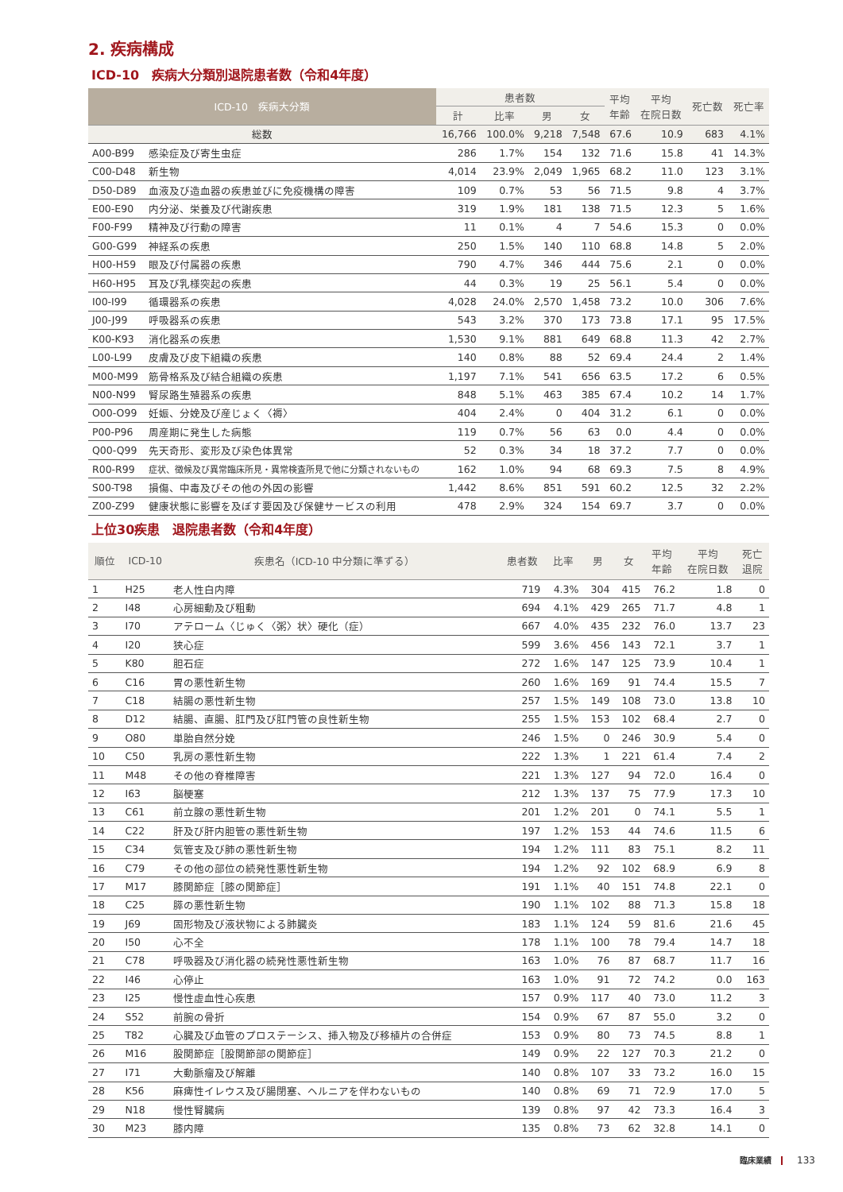2. 疾病構成
ICD-10　疾病大分類別退院患者数（令和4年度）
| ICD-10 疾病大分類 | | 患者数 | | | | 平均 年齢 | 平均 在院日数 | 死亡数 | 死亡率 |
| --- | --- | --- | --- | --- | --- | --- | --- | --- | --- |
| | | 計 | 比率 | 男 | 女 | | | | |
| 総数 | | 16,766 | 100.0% | 9,218 | 7,548 | 67.6 | 10.9 | 683 | 4.1% |
| A00-B99 | 感染症及び寄生虫症 | 286 | 1.7% | 154 | 132 | 71.6 | 15.8 | 41 | 14.3% |
| C00-D48 | 新生物 | 4,014 | 23.9% | 2,049 | 1,965 | 68.2 | 11.0 | 123 | 3.1% |
| D50-D89 | 血液及び造血器の疾患並びに免疫機構の障害 | 109 | 0.7% | 53 | 56 | 71.5 | 9.8 | 4 | 3.7% |
| E00-E90 | 内分泌、栄養及び代謝疾患 | 319 | 1.9% | 181 | 138 | 71.5 | 12.3 | 5 | 1.6% |
| F00-F99 | 精神及び行動の障害 | 11 | 0.1% | 4 | 7 | 54.6 | 15.3 | 0 | 0.0% |
| G00-G99 | 神経系の疾患 | 250 | 1.5% | 140 | 110 | 68.8 | 14.8 | 5 | 2.0% |
| H00-H59 | 眼及び付属器の疾患 | 790 | 4.7% | 346 | 444 | 75.6 | 2.1 | 0 | 0.0% |
| H60-H95 | 耳及び乳様突起の疾患 | 44 | 0.3% | 19 | 25 | 56.1 | 5.4 | 0 | 0.0% |
| I00-I99 | 循環器系の疾患 | 4,028 | 24.0% | 2,570 | 1,458 | 73.2 | 10.0 | 306 | 7.6% |
| J00-J99 | 呼吸器系の疾患 | 543 | 3.2% | 370 | 173 | 73.8 | 17.1 | 95 | 17.5% |
| K00-K93 | 消化器系の疾患 | 1,530 | 9.1% | 881 | 649 | 68.8 | 11.3 | 42 | 2.7% |
| L00-L99 | 皮膚及び皮下組織の疾患 | 140 | 0.8% | 88 | 52 | 69.4 | 24.4 | 2 | 1.4% |
| M00-M99 | 筋骨格系及び結合組織の疾患 | 1,197 | 7.1% | 541 | 656 | 63.5 | 17.2 | 6 | 0.5% |
| N00-N99 | 腎尿路生殖器系の疾患 | 848 | 5.1% | 463 | 385 | 67.4 | 10.2 | 14 | 1.7% |
| O00-O99 | 妊娠、分娩及び産じょく〈褥〉 | 404 | 2.4% | 0 | 404 | 31.2 | 6.1 | 0 | 0.0% |
| P00-P96 | 周産期に発生した病態 | 119 | 0.7% | 56 | 63 | 0.0 | 4.4 | 0 | 0.0% |
| Q00-Q99 | 先天奇形、変形及び染色体異常 | 52 | 0.3% | 34 | 18 | 37.2 | 7.7 | 0 | 0.0% |
| R00-R99 | 症状、徴候及び異常臨床所見・異常検査所見で他に分類されないもの | 162 | 1.0% | 94 | 68 | 69.3 | 7.5 | 8 | 4.9% |
| S00-T98 | 損傷、中毒及びその他の外因の影響 | 1,442 | 8.6% | 851 | 591 | 60.2 | 12.5 | 32 | 2.2% |
| Z00-Z99 | 健康状態に影響を及ぼす要因及び保健サービスの利用 | 478 | 2.9% | 324 | 154 | 69.7 | 3.7 | 0 | 0.0% |
上位30疾患　退院患者数（令和4年度）
| 順位 | ICD-10 | 疾患名（ICD-10 中分類に準ずる） | 患者数 | 比率 | 男 | 女 | 平均 年齢 | 平均 在院日数 | 死亡 退院 |
| --- | --- | --- | --- | --- | --- | --- | --- | --- | --- |
| 1 | H25 | 老人性白内障 | 719 | 4.3% | 304 | 415 | 76.2 | 1.8 | 0 |
| 2 | I48 | 心房細動及び粗動 | 694 | 4.1% | 429 | 265 | 71.7 | 4.8 | 1 |
| 3 | I70 | アテローム〈じゅく〈粥〉状〉硬化（症） | 667 | 4.0% | 435 | 232 | 76.0 | 13.7 | 23 |
| 4 | I20 | 狭心症 | 599 | 3.6% | 456 | 143 | 72.1 | 3.7 | 1 |
| 5 | K80 | 胆石症 | 272 | 1.6% | 147 | 125 | 73.9 | 10.4 | 1 |
| 6 | C16 | 胃の悪性新生物 | 260 | 1.6% | 169 | 91 | 74.4 | 15.5 | 7 |
| 7 | C18 | 結腸の悪性新生物 | 257 | 1.5% | 149 | 108 | 73.0 | 13.8 | 10 |
| 8 | D12 | 結腸、直腸、肛門及び肛門管の良性新生物 | 255 | 1.5% | 153 | 102 | 68.4 | 2.7 | 0 |
| 9 | O80 | 単胎自然分娩 | 246 | 1.5% | 0 | 246 | 30.9 | 5.4 | 0 |
| 10 | C50 | 乳房の悪性新生物 | 222 | 1.3% | 1 | 221 | 61.4 | 7.4 | 2 |
| 11 | M48 | その他の脊椎障害 | 221 | 1.3% | 127 | 94 | 72.0 | 16.4 | 0 |
| 12 | I63 | 脳梗塞 | 212 | 1.3% | 137 | 75 | 77.9 | 17.3 | 10 |
| 13 | C61 | 前立腺の悪性新生物 | 201 | 1.2% | 201 | 0 | 74.1 | 5.5 | 1 |
| 14 | C22 | 肝及び肝内胆管の悪性新生物 | 197 | 1.2% | 153 | 44 | 74.6 | 11.5 | 6 |
| 15 | C34 | 気管支及び肺の悪性新生物 | 194 | 1.2% | 111 | 83 | 75.1 | 8.2 | 11 |
| 16 | C79 | その他の部位の続発性悪性新生物 | 194 | 1.2% | 92 | 102 | 68.9 | 6.9 | 8 |
| 17 | M17 | 膝関節症［膝の関節症］ | 191 | 1.1% | 40 | 151 | 74.8 | 22.1 | 0 |
| 18 | C25 | 膵の悪性新生物 | 190 | 1.1% | 102 | 88 | 71.3 | 15.8 | 18 |
| 19 | J69 | 固形物及び液状物による肺臓炎 | 183 | 1.1% | 124 | 59 | 81.6 | 21.6 | 45 |
| 20 | I50 | 心不全 | 178 | 1.1% | 100 | 78 | 79.4 | 14.7 | 18 |
| 21 | C78 | 呼吸器及び消化器の続発性悪性新生物 | 163 | 1.0% | 76 | 87 | 68.7 | 11.7 | 16 |
| 22 | I46 | 心停止 | 163 | 1.0% | 91 | 72 | 74.2 | 0.0 | 163 |
| 23 | I25 | 慢性虚血性心疾患 | 157 | 0.9% | 117 | 40 | 73.0 | 11.2 | 3 |
| 24 | S52 | 前腕の骨折 | 154 | 0.9% | 67 | 87 | 55.0 | 3.2 | 0 |
| 25 | T82 | 心臓及び血管のプロステーシス、挿入物及び移植片の合併症 | 153 | 0.9% | 80 | 73 | 74.5 | 8.8 | 1 |
| 26 | M16 | 股関節症［股関節部の関節症］ | 149 | 0.9% | 22 | 127 | 70.3 | 21.2 | 0 |
| 27 | I71 | 大動脈瘤及び解離 | 140 | 0.8% | 107 | 33 | 73.2 | 16.0 | 15 |
| 28 | K56 | 麻痺性イレウス及び腸閉塞、ヘルニアを伴わないもの | 140 | 0.8% | 69 | 71 | 72.9 | 17.0 | 5 |
| 29 | N18 | 慢性腎臓病 | 139 | 0.8% | 97 | 42 | 73.3 | 16.4 | 3 |
| 30 | M23 | 膝内障 | 135 | 0.8% | 73 | 62 | 32.8 | 14.1 | 0 |
臨床業績 133